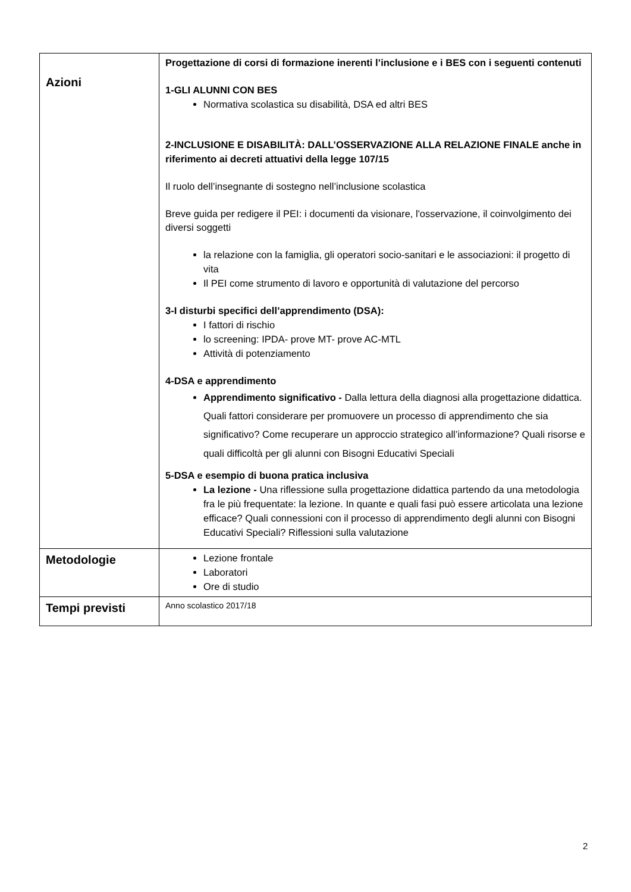| Azioni | Progettazione di corsi di formazione inerenti l’inclusione e i BES con i seguenti contenuti 1-GLI ALUNNI CON BES Normativa scolastica su disabilità, DSA ed altri BES 2-INCLUSIONE E DISABILITÀ: DALL’OSSERVAZIONE ALLA RELAZIONE FINALE anche in riferimento ai decreti attuativi della legge 107/15 Il ruolo dell’insegnante di sostegno nell’inclusione scolastica Breve guida per redigere il PEI: i documenti da visionare, l'osservazione, il coinvolgimento dei diversi soggetti la relazione con la famiglia, gli operatori socio-sanitari e le associazioni: il progetto di vita Il PEI come strumento di lavoro e opportunità di valutazione del percorso 3-I disturbi specifici dell’apprendimento (DSA): I fattori di rischio lo screening: IPDA- prove MT- prove AC-MTL Attività di potenziamento 4-DSA e apprendimento Apprendimento significativo - Dalla lettura della diagnosi alla progettazione didattica. Quali fattori considerare per promuovere un processo di apprendimento che sia significativo? Come recuperare un approccio strategico all’informazione? Quali risorse e quali difficoltà per gli alunni con Bisogni Educativi Speciali 5-DSA e esempio di buona pratica inclusiva La lezione - Una riflessione sulla progettazione didattica partendo da una metodologia fra le più frequentate: la lezione. In quante e quali fasi può essere articolata una lezione efficace? Quali connessioni con il processo di apprendimento degli alunni con Bisogni Educativi Speciali? Riflessioni sulla valutazione |
| Metodologie | Lezione frontale Laboratori Ore di studio |
| Tempi previsti | Anno scolastico 2017/18 |
2